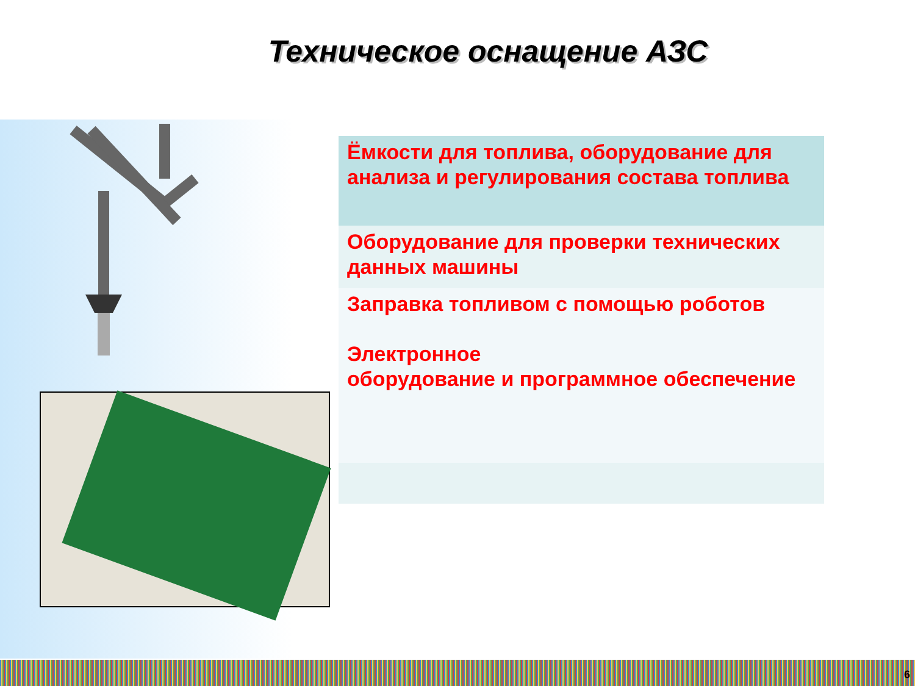Техническое оснащение АЗС
| Ёмкости для топлива, оборудование для анализа и регулирования состава топлива |
| Оборудование для проверки технических данных машины |
| Заправка топливом с помощью роботов Электронное оборудование и программное обеспечение |
6